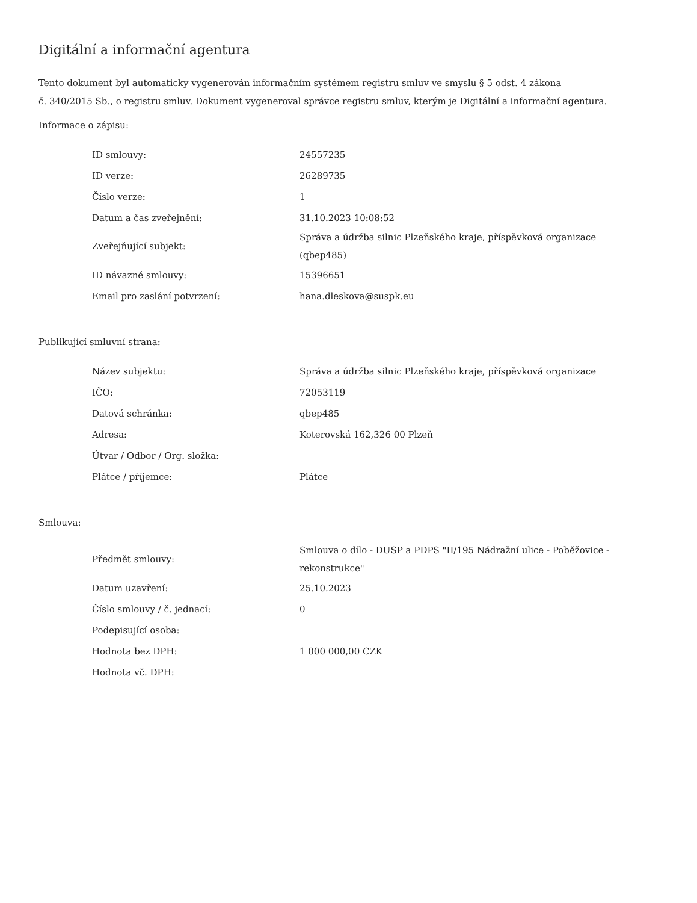Digitální a informační agentura
Tento dokument byl automaticky vygenerován informačním systémem registru smluv ve smyslu § 5 odst. 4 zákona
č. 340/2015 Sb., o registru smluv. Dokument vygeneroval správce registru smluv, kterým je Digitální a informační agentura.
Informace o zápisu:
| ID smlouvy: | 24557235 |
| ID verze: | 26289735 |
| Číslo verze: | 1 |
| Datum a čas zveřejnění: | 31.10.2023 10:08:52 |
| Zveřejňující subjekt: | Správa a údržba silnic Plzeňského kraje, příspěvková organizace (qbep485) |
| ID návazné smlouvy: | 15396651 |
| Email pro zaslání potvrzení: | hana.dleskova@suspk.eu |
Publikující smluvní strana:
| Název subjektu: | Správa a údržba silnic Plzeňského kraje, příspěvková organizace |
| IČO: | 72053119 |
| Datová schránka: | qbep485 |
| Adresa: | Koterovská 162,326 00 Plzeň |
| Útvar / Odbor / Org. složka: | |
| Plátce / příjemce: | Plátce |
Smlouva:
| Předmět smlouvy: | Smlouva o dílo - DUSP a PDPS "II/195 Nádražní ulice - Poběžovice - rekonstrukce" |
| Datum uzavření: | 25.10.2023 |
| Číslo smlouvy / č. jednací: | 0 |
| Podepisující osoba: | |
| Hodnota bez DPH: | 1 000 000,00 CZK |
| Hodnota vč. DPH: | |